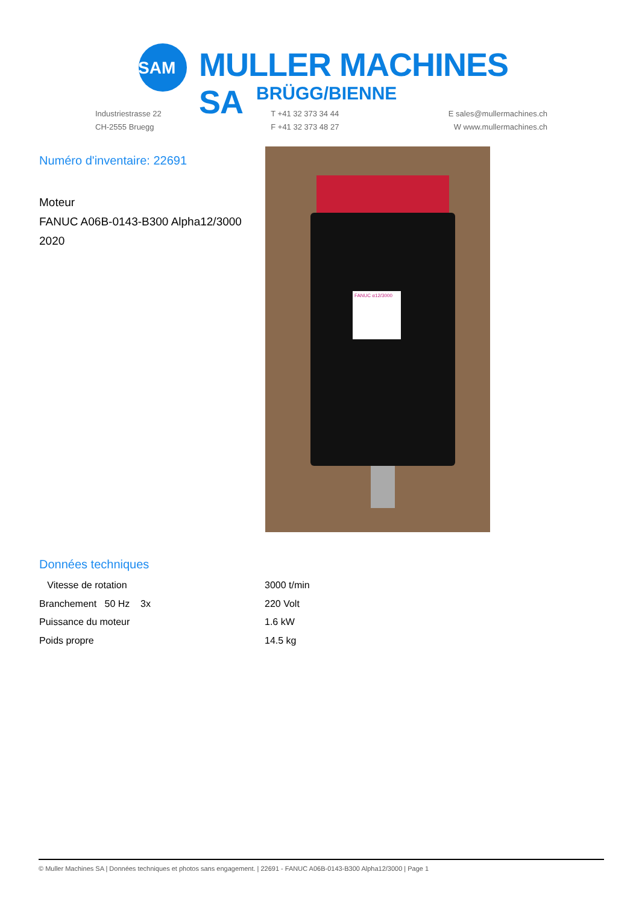SAM
MULLER MACHINES SA
BRÜGG/BIENNE
Industriestrasse 22
CH-2555 Bruegg
T +41 32 373 34 44
F +41 32 373 48 27
E sales@mullermachines.ch
W www.mullermachines.ch
Numéro d'inventaire: 22691
Moteur
FANUC A06B-0143-B300 Alpha12/3000
2020
FANUC α12/3000
Données techniques
| Vitesse de rotation | 3000 t/min |
| Branchement 50 Hz 3x | 220 Volt |
| Puissance du moteur | 1.6 kW |
| Poids propre | 14.5 kg |
© Muller Machines SA | Données techniques et photos sans engagement. | 22691 - FANUC A06B-0143-B300 Alpha12/3000 | Page 1